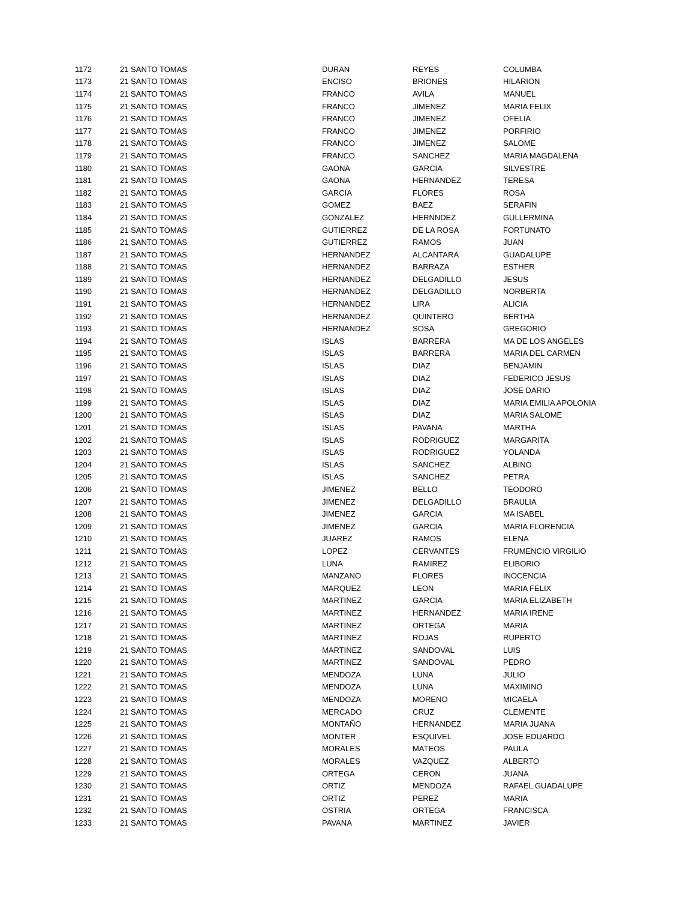| 1172 | 21 SANTO TOMAS | DURAN | REYES | COLUMBA |
| 1173 | 21 SANTO TOMAS | ENCISO | BRIONES | HILARION |
| 1174 | 21 SANTO TOMAS | FRANCO | AVILA | MANUEL |
| 1175 | 21 SANTO TOMAS | FRANCO | JIMENEZ | MARIA FELIX |
| 1176 | 21 SANTO TOMAS | FRANCO | JIMENEZ | OFELIA |
| 1177 | 21 SANTO TOMAS | FRANCO | JIMENEZ | PORFIRIO |
| 1178 | 21 SANTO TOMAS | FRANCO | JIMENEZ | SALOME |
| 1179 | 21 SANTO TOMAS | FRANCO | SANCHEZ | MARIA MAGDALENA |
| 1180 | 21 SANTO TOMAS | GAONA | GARCIA | SILVESTRE |
| 1181 | 21 SANTO TOMAS | GAONA | HERNANDEZ | TERESA |
| 1182 | 21 SANTO TOMAS | GARCIA | FLORES | ROSA |
| 1183 | 21 SANTO TOMAS | GOMEZ | BAEZ | SERAFIN |
| 1184 | 21 SANTO TOMAS | GONZALEZ | HERNNDEZ | GULLERMINA |
| 1185 | 21 SANTO TOMAS | GUTIERREZ | DE LA ROSA | FORTUNATO |
| 1186 | 21 SANTO TOMAS | GUTIERREZ | RAMOS | JUAN |
| 1187 | 21 SANTO TOMAS | HERNANDEZ | ALCANTARA | GUADALUPE |
| 1188 | 21 SANTO TOMAS | HERNANDEZ | BARRAZA | ESTHER |
| 1189 | 21 SANTO TOMAS | HERNANDEZ | DELGADILLO | JESUS |
| 1190 | 21 SANTO TOMAS | HERNANDEZ | DELGADILLO | NORBERTA |
| 1191 | 21 SANTO TOMAS | HERNANDEZ | LIRA | ALICIA |
| 1192 | 21 SANTO TOMAS | HERNANDEZ | QUINTERO | BERTHA |
| 1193 | 21 SANTO TOMAS | HERNANDEZ | SOSA | GREGORIO |
| 1194 | 21 SANTO TOMAS | ISLAS | BARRERA | MA DE LOS ANGELES |
| 1195 | 21 SANTO TOMAS | ISLAS | BARRERA | MARIA DEL CARMEN |
| 1196 | 21 SANTO TOMAS | ISLAS | DIAZ | BENJAMIN |
| 1197 | 21 SANTO TOMAS | ISLAS | DIAZ | FEDERICO JESUS |
| 1198 | 21 SANTO TOMAS | ISLAS | DIAZ | JOSE DARIO |
| 1199 | 21 SANTO TOMAS | ISLAS | DIAZ | MARIA EMILIA APOLONIA |
| 1200 | 21 SANTO TOMAS | ISLAS | DIAZ | MARIA SALOME |
| 1201 | 21 SANTO TOMAS | ISLAS | PAVANA | MARTHA |
| 1202 | 21 SANTO TOMAS | ISLAS | RODRIGUEZ | MARGARITA |
| 1203 | 21 SANTO TOMAS | ISLAS | RODRIGUEZ | YOLANDA |
| 1204 | 21 SANTO TOMAS | ISLAS | SANCHEZ | ALBINO |
| 1205 | 21 SANTO TOMAS | ISLAS | SANCHEZ | PETRA |
| 1206 | 21 SANTO TOMAS | JIMENEZ | BELLO | TEODORO |
| 1207 | 21 SANTO TOMAS | JIMENEZ | DELGADILLO | BRAULIA |
| 1208 | 21 SANTO TOMAS | JIMENEZ | GARCIA | MA ISABEL |
| 1209 | 21 SANTO TOMAS | JIMENEZ | GARCIA | MARIA FLORENCIA |
| 1210 | 21 SANTO TOMAS | JUAREZ | RAMOS | ELENA |
| 1211 | 21 SANTO TOMAS | LOPEZ | CERVANTES | FRUMENCIO VIRGILIO |
| 1212 | 21 SANTO TOMAS | LUNA | RAMIREZ | ELIBORIO |
| 1213 | 21 SANTO TOMAS | MANZANO | FLORES | INOCENCIA |
| 1214 | 21 SANTO TOMAS | MARQUEZ | LEON | MARIA FELIX |
| 1215 | 21 SANTO TOMAS | MARTINEZ | GARCIA | MARIA ELIZABETH |
| 1216 | 21 SANTO TOMAS | MARTINEZ | HERNANDEZ | MARIA IRENE |
| 1217 | 21 SANTO TOMAS | MARTINEZ | ORTEGA | MARIA |
| 1218 | 21 SANTO TOMAS | MARTINEZ | ROJAS | RUPERTO |
| 1219 | 21 SANTO TOMAS | MARTINEZ | SANDOVAL | LUIS |
| 1220 | 21 SANTO TOMAS | MARTINEZ | SANDOVAL | PEDRO |
| 1221 | 21 SANTO TOMAS | MENDOZA | LUNA | JULIO |
| 1222 | 21 SANTO TOMAS | MENDOZA | LUNA | MAXIMINO |
| 1223 | 21 SANTO TOMAS | MENDOZA | MORENO | MICAELA |
| 1224 | 21 SANTO TOMAS | MERCADO | CRUZ | CLEMENTE |
| 1225 | 21 SANTO TOMAS | MONTAÑO | HERNANDEZ | MARIA JUANA |
| 1226 | 21 SANTO TOMAS | MONTER | ESQUIVEL | JOSE EDUARDO |
| 1227 | 21 SANTO TOMAS | MORALES | MATEOS | PAULA |
| 1228 | 21 SANTO TOMAS | MORALES | VAZQUEZ | ALBERTO |
| 1229 | 21 SANTO TOMAS | ORTEGA | CERON | JUANA |
| 1230 | 21 SANTO TOMAS | ORTIZ | MENDOZA | RAFAEL GUADALUPE |
| 1231 | 21 SANTO TOMAS | ORTIZ | PEREZ | MARIA |
| 1232 | 21 SANTO TOMAS | OSTRIA | ORTEGA | FRANCISCA |
| 1233 | 21 SANTO TOMAS | PAVANA | MARTINEZ | JAVIER |